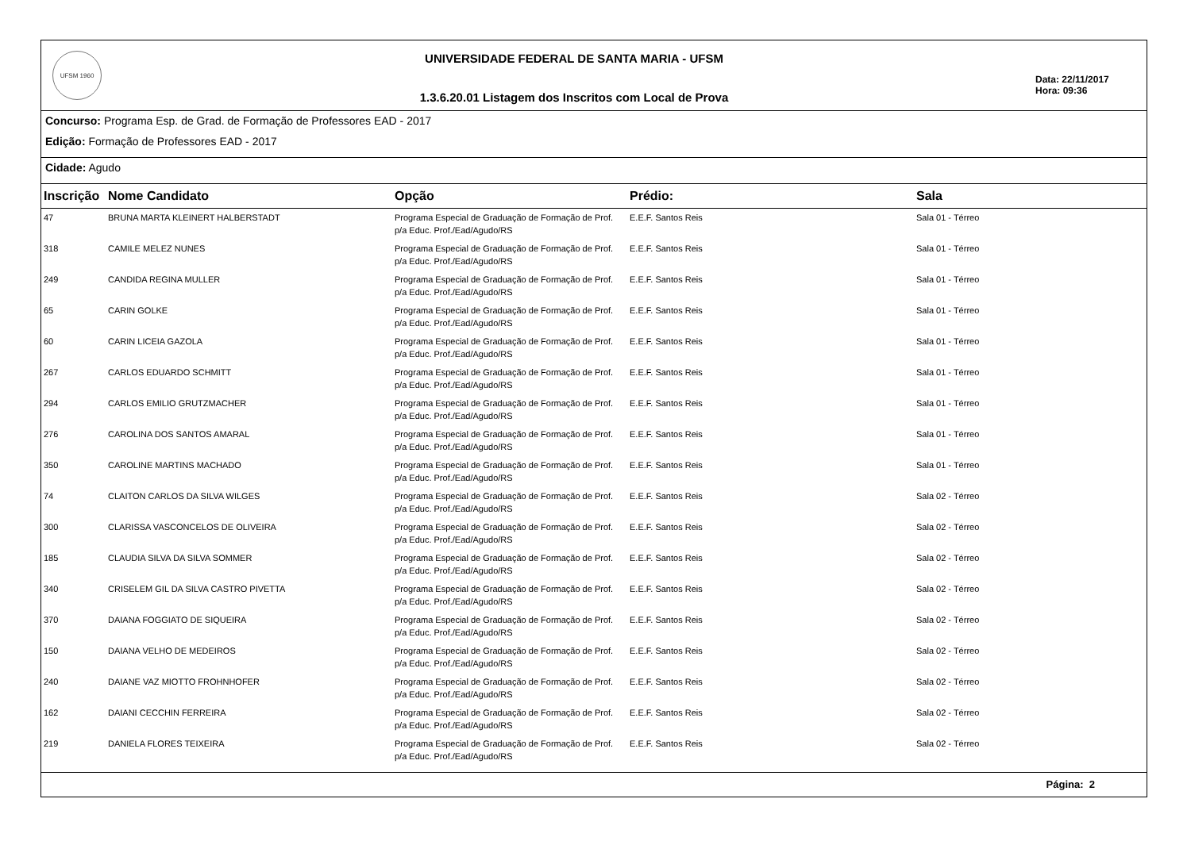UFSM 1960
UNIVERSIDADE FEDERAL DE SANTA MARIA - UFSM
1.3.6.20.01 Listagem dos Inscritos com Local de Prova
Data: 22/11/2017
Hora: 09:36
Concurso: Programa Esp. de Grad. de Formação de Professores EAD - 2017
Edição: Formação de Professores EAD - 2017
Cidade: Agudo
| Inscrição | Nome Candidato | Opção | Prédio: | Sala |
| --- | --- | --- | --- | --- |
| 47 | BRUNA MARTA KLEINERT HALBERSTADT | Programa Especial de Graduação de Formação de Prof. p/a Educ. Prof./Ead/Agudo/RS | E.E.F. Santos Reis | Sala 01 - Térreo |
| 318 | CAMILE MELEZ NUNES | Programa Especial de Graduação de Formação de Prof. p/a Educ. Prof./Ead/Agudo/RS | E.E.F. Santos Reis | Sala 01 - Térreo |
| 249 | CANDIDA REGINA MULLER | Programa Especial de Graduação de Formação de Prof. p/a Educ. Prof./Ead/Agudo/RS | E.E.F. Santos Reis | Sala 01 - Térreo |
| 65 | CARIN GOLKE | Programa Especial de Graduação de Formação de Prof. p/a Educ. Prof./Ead/Agudo/RS | E.E.F. Santos Reis | Sala 01 - Térreo |
| 60 | CARIN LICEIA GAZOLA | Programa Especial de Graduação de Formação de Prof. p/a Educ. Prof./Ead/Agudo/RS | E.E.F. Santos Reis | Sala 01 - Térreo |
| 267 | CARLOS EDUARDO SCHMITT | Programa Especial de Graduação de Formação de Prof. p/a Educ. Prof./Ead/Agudo/RS | E.E.F. Santos Reis | Sala 01 - Térreo |
| 294 | CARLOS EMILIO GRUTZMACHER | Programa Especial de Graduação de Formação de Prof. p/a Educ. Prof./Ead/Agudo/RS | E.E.F. Santos Reis | Sala 01 - Térreo |
| 276 | CAROLINA DOS SANTOS AMARAL | Programa Especial de Graduação de Formação de Prof. p/a Educ. Prof./Ead/Agudo/RS | E.E.F. Santos Reis | Sala 01 - Térreo |
| 350 | CAROLINE MARTINS MACHADO | Programa Especial de Graduação de Formação de Prof. p/a Educ. Prof./Ead/Agudo/RS | E.E.F. Santos Reis | Sala 01 - Térreo |
| 74 | CLAITON CARLOS DA SILVA WILGES | Programa Especial de Graduação de Formação de Prof. p/a Educ. Prof./Ead/Agudo/RS | E.E.F. Santos Reis | Sala 02 - Térreo |
| 300 | CLARISSA VASCONCELOS DE OLIVEIRA | Programa Especial de Graduação de Formação de Prof. p/a Educ. Prof./Ead/Agudo/RS | E.E.F. Santos Reis | Sala 02 - Térreo |
| 185 | CLAUDIA SILVA DA SILVA SOMMER | Programa Especial de Graduação de Formação de Prof. p/a Educ. Prof./Ead/Agudo/RS | E.E.F. Santos Reis | Sala 02 - Térreo |
| 340 | CRISELEM GIL DA SILVA CASTRO PIVETTA | Programa Especial de Graduação de Formação de Prof. p/a Educ. Prof./Ead/Agudo/RS | E.E.F. Santos Reis | Sala 02 - Térreo |
| 370 | DAIANA FOGGIATO DE SIQUEIRA | Programa Especial de Graduação de Formação de Prof. p/a Educ. Prof./Ead/Agudo/RS | E.E.F. Santos Reis | Sala 02 - Térreo |
| 150 | DAIANA VELHO DE MEDEIROS | Programa Especial de Graduação de Formação de Prof. p/a Educ. Prof./Ead/Agudo/RS | E.E.F. Santos Reis | Sala 02 - Térreo |
| 240 | DAIANE VAZ MIOTTO FROHNHOFER | Programa Especial de Graduação de Formação de Prof. p/a Educ. Prof./Ead/Agudo/RS | E.E.F. Santos Reis | Sala 02 - Térreo |
| 162 | DAIANI CECCHIN FERREIRA | Programa Especial de Graduação de Formação de Prof. p/a Educ. Prof./Ead/Agudo/RS | E.E.F. Santos Reis | Sala 02 - Térreo |
| 219 | DANIELA FLORES TEIXEIRA | Programa Especial de Graduação de Formação de Prof. p/a Educ. Prof./Ead/Agudo/RS | E.E.F. Santos Reis | Sala 02 - Térreo |
Página: 2